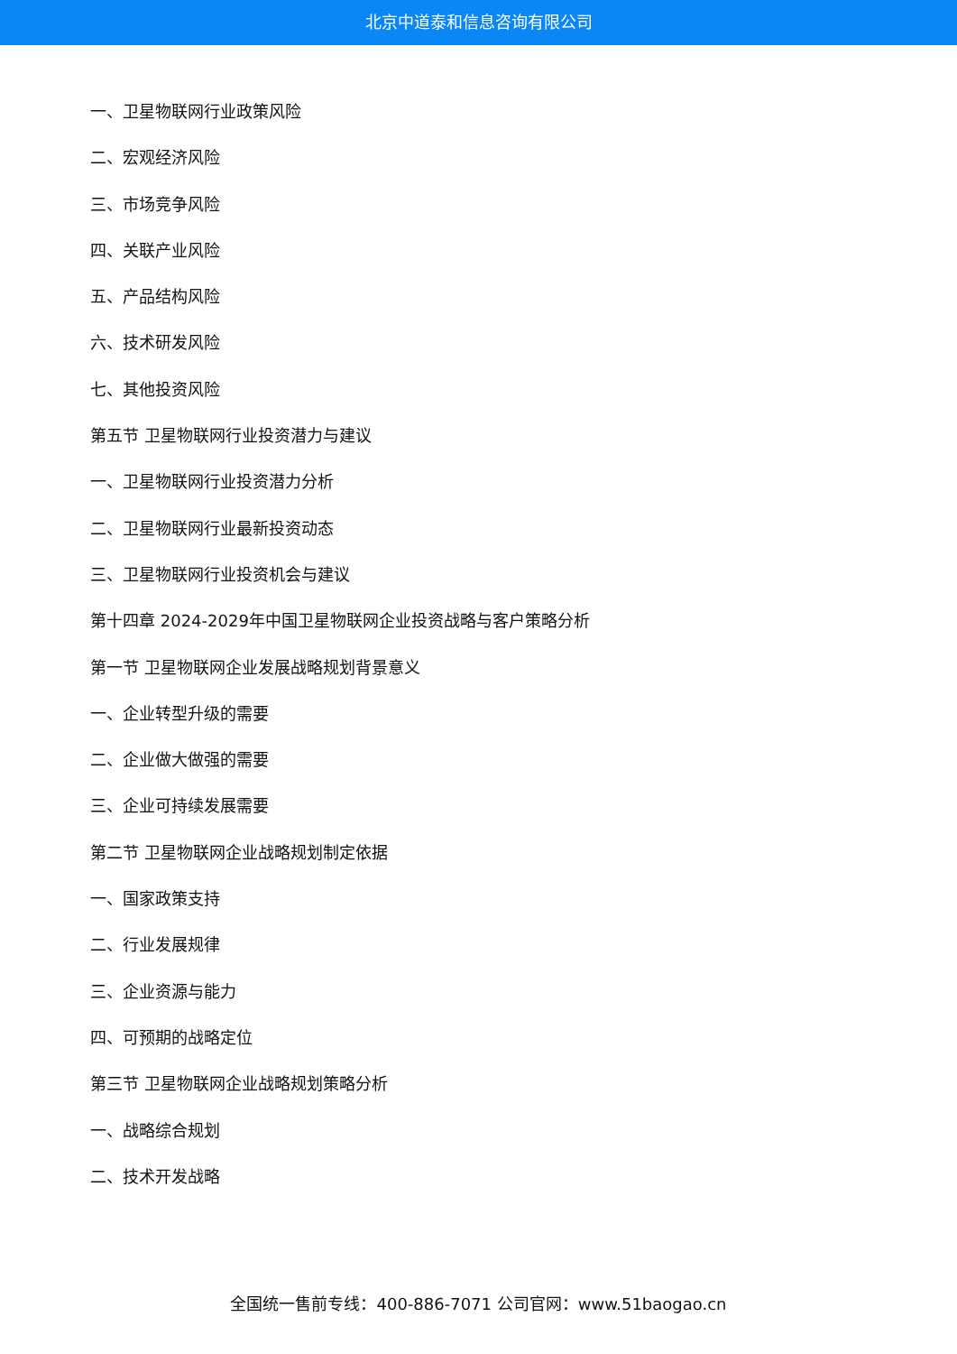北京中道泰和信息咨询有限公司
一、卫星物联网行业政策风险
二、宏观经济风险
三、市场竞争风险
四、关联产业风险
五、产品结构风险
六、技术研发风险
七、其他投资风险
第五节 卫星物联网行业投资潜力与建议
一、卫星物联网行业投资潜力分析
二、卫星物联网行业最新投资动态
三、卫星物联网行业投资机会与建议
第十四章 2024-2029年中国卫星物联网企业投资战略与客户策略分析
第一节 卫星物联网企业发展战略规划背景意义
一、企业转型升级的需要
二、企业做大做强的需要
三、企业可持续发展需要
第二节 卫星物联网企业战略规划制定依据
一、国家政策支持
二、行业发展规律
三、企业资源与能力
四、可预期的战略定位
第三节 卫星物联网企业战略规划策略分析
一、战略综合规划
二、技术开发战略
全国统一售前专线：400-886-7071 公司官网：www.51baogao.cn